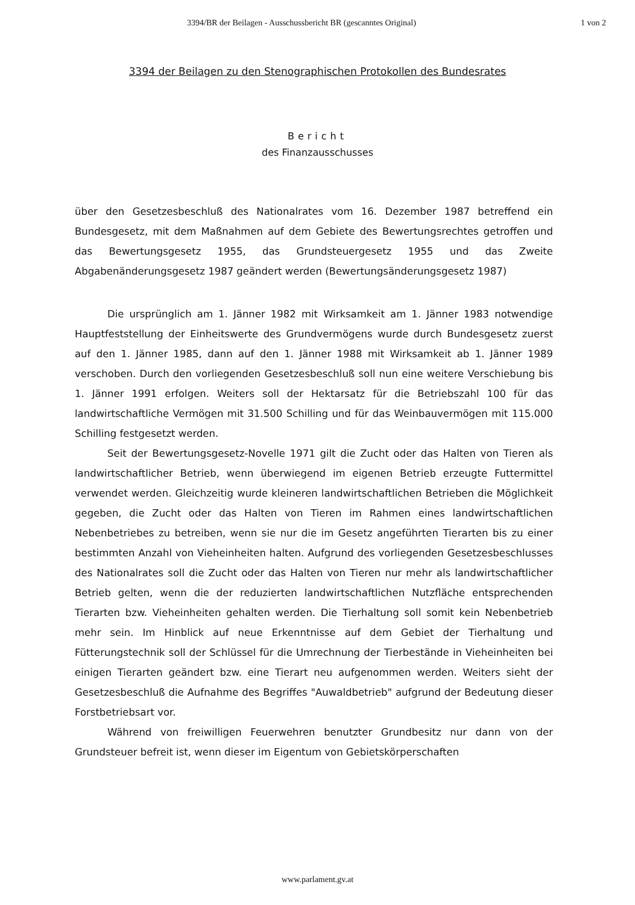3394/BR der Beilagen - Ausschussbericht BR (gescanntes Original) 1 von 2
3394 der Beilagen zu den Stenographischen Protokollen des Bundesrates
Bericht
des Finanzausschusses
über den Gesetzesbeschluß des Nationalrates vom 16. Dezember 1987 betreffend ein Bundesgesetz, mit dem Maßnahmen auf dem Gebiete des Bewertungsrechtes getroffen und das Bewertungsgesetz 1955, das Grundsteuergesetz 1955 und das Zweite Abgabenänderungsgesetz 1987 geändert werden (Bewertungsänderungsgesetz 1987)
Die ursprünglich am 1. Jänner 1982 mit Wirksamkeit am 1. Jänner 1983 notwendige Hauptfeststellung der Einheitswerte des Grundvermögens wurde durch Bundesgesetz zuerst auf den 1. Jänner 1985, dann auf den 1. Jänner 1988 mit Wirksamkeit ab 1. Jänner 1989 verschoben. Durch den vorliegenden Gesetzesbeschluß soll nun eine weitere Verschiebung bis 1. Jänner 1991 erfolgen. Weiters soll der Hektarsatz für die Betriebszahl 100 für das landwirtschaftliche Vermögen mit 31.500 Schilling und für das Weinbauvermögen mit 115.000 Schilling festgesetzt werden.
Seit der Bewertungsgesetz-Novelle 1971 gilt die Zucht oder das Halten von Tieren als landwirtschaftlicher Betrieb, wenn überwiegend im eigenen Betrieb erzeugte Futtermittel verwendet werden. Gleichzeitig wurde kleineren landwirtschaftlichen Betrieben die Möglichkeit gegeben, die Zucht oder das Halten von Tieren im Rahmen eines landwirtschaftlichen Nebenbetriebes zu betreiben, wenn sie nur die im Gesetz angeführten Tierarten bis zu einer bestimmten Anzahl von Vieheinheiten halten. Aufgrund des vorliegenden Gesetzesbeschlusses des Nationalrates soll die Zucht oder das Halten von Tieren nur mehr als landwirtschaftlicher Betrieb gelten, wenn die der reduzierten landwirtschaftlichen Nutzfläche entsprechenden Tierarten bzw. Vieheinheiten gehalten werden. Die Tierhaltung soll somit kein Nebenbetrieb mehr sein. Im Hinblick auf neue Erkenntnisse auf dem Gebiet der Tierhaltung und Fütterungstechnik soll der Schlüssel für die Umrechnung der Tierbestände in Vieheinheiten bei einigen Tierarten geändert bzw. eine Tierart neu aufgenommen werden. Weiters sieht der Gesetzesbeschluß die Aufnahme des Begriffes "Auwaldbetrieb" aufgrund der Bedeutung dieser Forstbetriebsart vor.
Während von freiwilligen Feuerwehren benutzter Grundbesitz nur dann von der Grundsteuer befreit ist, wenn dieser im Eigentum von Gebietskörperschaften
www.parlament.gv.at